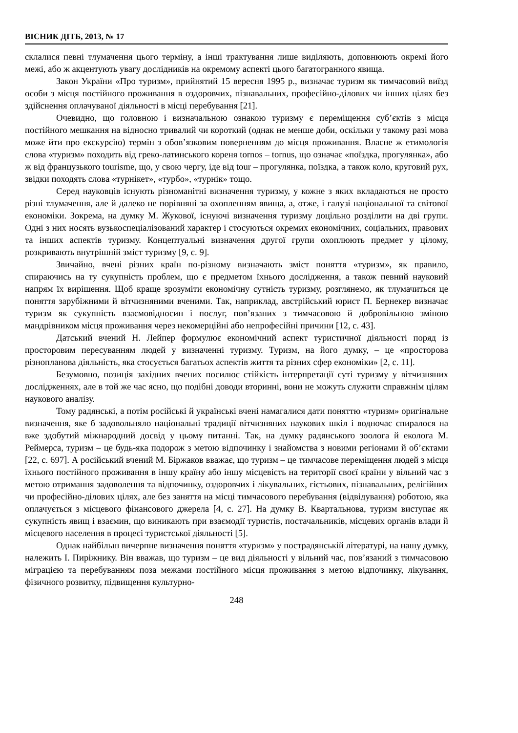ВІСНИК ДІТБ, 2013, № 17
склалися певні тлумачення цього терміну, а інші трактування лише виділяють, доповнюють окремі його межі, або ж акцентують увагу дослідників на окремому аспекті цього багатогранного явища.
Закон України «Про туризм», прийнятий 15 вересня 1995 р., визначає туризм як тимчасовий виїзд особи з місця постійного проживання в оздоровчих, пізнавальних, професійно-ділових чи інших цілях без здійснення оплачуваної діяльності в місці перебування [21].
Очевидно, що головною і визначальною ознакою туризму є переміщення суб’єктів з місця постійного мешкання на відносно тривалий чи короткий (однак не менше доби, оскільки у такому разі мова може йти про екскурсію) термін з обов’язковим поверненням до місця проживання. Власне ж етимологія слова «туризм» походить від греко-латинського кореня tornos – tornus, що означає «поїздка, прогулянка», або ж від французького tourisme, що, у свою чергу, іде від tour – прогулянка, поїздка, а також коло, круговий рух, звідки походять слова «турнікет», «турбо», «турнік» тощо.
Серед науковців існують різноманітні визначення туризму, у кожне з яких вкладаються не просто різні тлумачення, але й далеко не порівняні за охопленням явища, а, отже, і галузі національної та світової економіки. Зокрема, на думку М. Жукової, існуючі визначення туризму доцільно розділити на дві групи. Одні з них носять вузькоспеціалізований характер і стосуються окремих економічних, соціальних, правових та інших аспектів туризму. Концептуальні визначення другої групи охоплюють предмет у цілому, розкривають внутрішній зміст туризму [9, с. 9].
Звичайно, вчені різних країн по-різному визначають зміст поняття «туризм», як правило, спираючись на ту сукупність проблем, що є предметом їхнього дослідження, а також певний науковий напрям їх вирішення. Щоб краще зрозуміти економічну сутність туризму, розглянемо, як тлумачиться це поняття зарубіжними й вітчизняними вченими. Так, наприклад, австрійський юрист П. Бернекер визначає туризм як сукупність взаємовідносин і послуг, пов’язаних з тимчасовою й добровільною зміною мандрівником місця проживання через некомерційні або непрофесійні причини [12, с. 43].
Датський вчений Н. Лейпер формулює економічний аспект туристичної діяльності поряд із просторовим пересуванням людей у визначенні туризму. Туризм, на його думку, – це «просторова різнопланова діяльність, яка стосується багатьох аспектів життя та різних сфер економіки» [2, с. 11].
Безумовно, позиція західних вчених посилює стійкість інтерпретації суті туризму у вітчизняних дослідженнях, але в той же час ясно, що подібні доводи вторинні, вони не можуть служити справжнім цілям наукового аналізу.
Тому радянські, а потім російські й українські вчені намагалися дати поняттю «туризм» оригінальне визначення, яке б задовольняло національні традиції вітчизняних наукових шкіл і водночас спиралося на вже здобутий міжнародний досвід у цьому питанні. Так, на думку радянського зоолога й еколога М. Реймерса, туризм – це будь-яка подорож з метою відпочинку і знайомства з новими регіонами й об’єктами [22, с. 697]. А російський вчений М. Біржаков вважає, що туризм – це тимчасове переміщення людей з місця їхнього постійного проживання в іншу країну або іншу місцевість на території своєї країни у вільний час з метою отримання задоволення та відпочинку, оздоровчих і лікувальних, гістьових, пізнавальних, релігійних чи професійно-ділових цілях, але без заняття на місці тимчасового перебування (відвідування) роботою, яка оплачується з місцевого фінансового джерела [4, с. 27]. На думку В. Квартальнова, туризм виступає як сукупність явищ і взаємин, що виникають при взаємодії туристів, постачальників, місцевих органів влади й місцевого населення в процесі туристської діяльності [5].
Однак найбільш вичерпне визначення поняття «туризм» у пострадянській літературі, на нашу думку, належить І. Пиріжнику. Він вважав, що туризм – це вид діяльності у вільний час, пов’язаний з тимчасовою міграцією та перебуванням поза межами постійного місця проживання з метою відпочинку, лікування, фізичного розвитку, підвищення культурно-
248